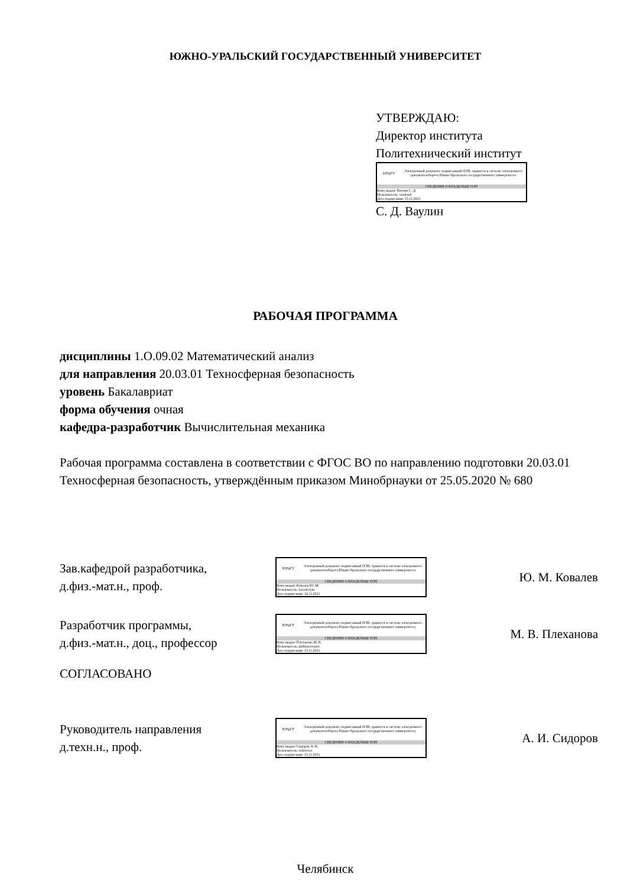ЮЖНО-УРАЛЬСКИЙ ГОСУДАРСТВЕННЫЙ УНИВЕРСИТЕТ
УТВЕРЖДАЮ:
Директор института
Политехнический институт
ЮУрГУ
Электронный документ, подписанный ПЭП, хранится в системе электронного документооборота Южно-Уральского государственного университета
СВЕДЕНИЯ О ВЛАДЕЛЬЦЕ ПЭП
Кому выдан: Ваулин С. Д.
Пользователь: vaulinsd
Дата подписания: 15.11.2021
С. Д. Ваулин
РАБОЧАЯ ПРОГРАММА
дисциплины 1.О.09.02 Математический анализ
для направления 20.03.01 Техносферная безопасность
уровень Бакалавриат
форма обучения очная
кафедра-разработчик Вычислительная механика
Рабочая программа составлена в соответствии с ФГОС ВО по направлению подготовки 20.03.01 Техносферная безопасность, утверждённым приказом Минобрнауки от 25.05.2020 № 680
Зав.кафедрой разработчика,
д.физ.-мат.н., проф.
ЮУрГУ
Электронный документ, подписанный ПЭП, хранится в системе электронного документооборота Южно-Уральского государственного университета
СВЕДЕНИЯ О ВЛАДЕЛЬЦЕ ПЭП
Кому выдан: Ковалев Ю. М.
Пользователь: kovalevym
Дата подписания: 14.11.2021
Ю. М. Ковалев
Разработчик программы,
д.физ.-мат.н., доц., профессор
ЮУрГУ
Электронный документ, подписанный ПЭП, хранится в системе электронного документооборота Южно-Уральского государственного университета
СВЕДЕНИЯ О ВЛАДЕЛЬЦЕ ПЭП
Кому выдан: Плеханова М. В.
Пользователь: plekhanovamv
Дата подписания: 13.11.2021
М. В. Плеханова
СОГЛАСОВАНО
Руководитель направления
д.техн.н., проф.
ЮУрГУ
Электронный документ, подписанный ПЭП, хранится в системе электронного документооборота Южно-Уральского государственного университета
СВЕДЕНИЯ О ВЛАДЕЛЬЦЕ ПЭП
Кому выдан: Сидоров А. И.
Пользователь: sidorovai
Дата подписания: 15.11.2021
А. И. Сидоров
Челябинск